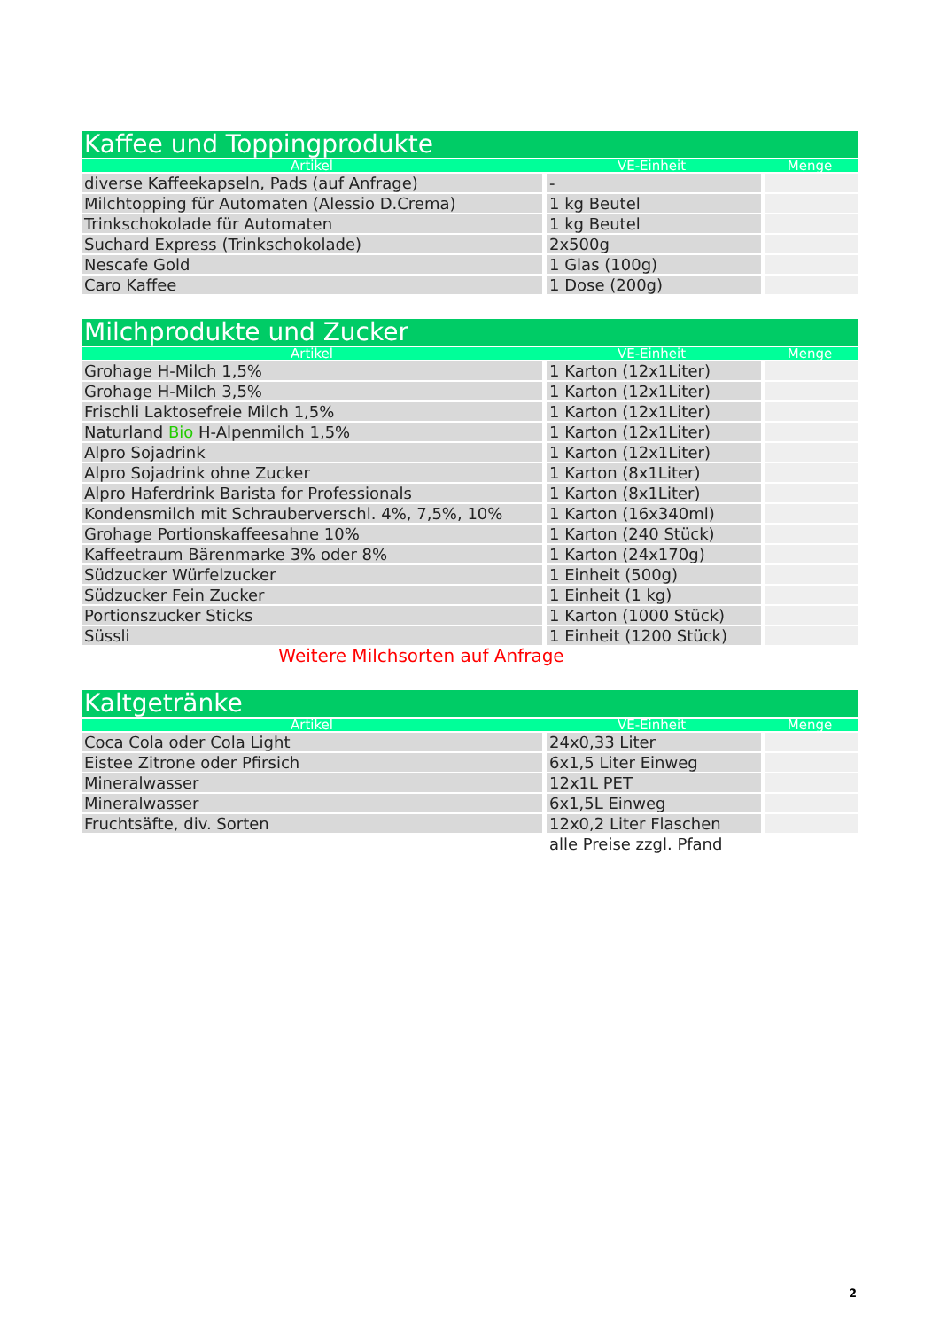| Kaffee und Toppingprodukte | | |
| Artikel | VE-Einheit | Menge |
| diverse Kaffeekapseln, Pads (auf Anfrage) | - | |
| Milchtopping für Automaten (Alessio D.Crema) | 1 kg Beutel | |
| Trinkschokolade für Automaten | 1 kg Beutel | |
| Suchard Express (Trinkschokolade) | 2x500g | |
| Nescafe Gold | 1 Glas (100g) | |
| Caro Kaffee | 1 Dose (200g) | |
| Milchprodukte und Zucker | | |
| Artikel | VE-Einheit | Menge |
| Grohage H-Milch 1,5% | 1 Karton (12x1Liter) | |
| Grohage H-Milch 3,5% | 1 Karton (12x1Liter) | |
| Frischli Laktosefreie Milch 1,5% | 1 Karton (12x1Liter) | |
| Naturland Bio H-Alpenmilch 1,5% | 1 Karton (12x1Liter) | |
| Alpro Sojadrink | 1 Karton (12x1Liter) | |
| Alpro Sojadrink ohne Zucker | 1 Karton (8x1Liter) | |
| Alpro Haferdrink Barista for Professionals | 1 Karton (8x1Liter) | |
| Kondensmilch mit Schrauberverschl. 4%, 7,5%, 10% | 1 Karton (16x340ml) | |
| Grohage Portionskaffeesahne 10% | 1 Karton (240 Stück) | |
| Kaffeetraum Bärenmarke 3% oder 8% | 1 Karton (24x170g) | |
| Südzucker Würfelzucker | 1 Einheit (500g) | |
| Südzucker Fein Zucker | 1 Einheit (1 kg) | |
| Portionszucker Sticks | 1 Karton (1000 Stück) | |
| Süssli | 1 Einheit (1200 Stück) | |
| Weitere Milchsorten auf Anfrage | | |
| Kaltgetränke | | |
| Artikel | VE-Einheit | Menge |
| Coca Cola oder Cola Light | 24x0,33 Liter | |
| Eistee Zitrone oder Pfirsich | 6x1,5 Liter Einweg | |
| Mineralwasser | 12x1L PET | |
| Mineralwasser | 6x1,5L Einweg | |
| Fruchtsäfte, div. Sorten | 12x0,2 Liter Flaschen | |
| | alle Preise zzgl. Pfand | |
2